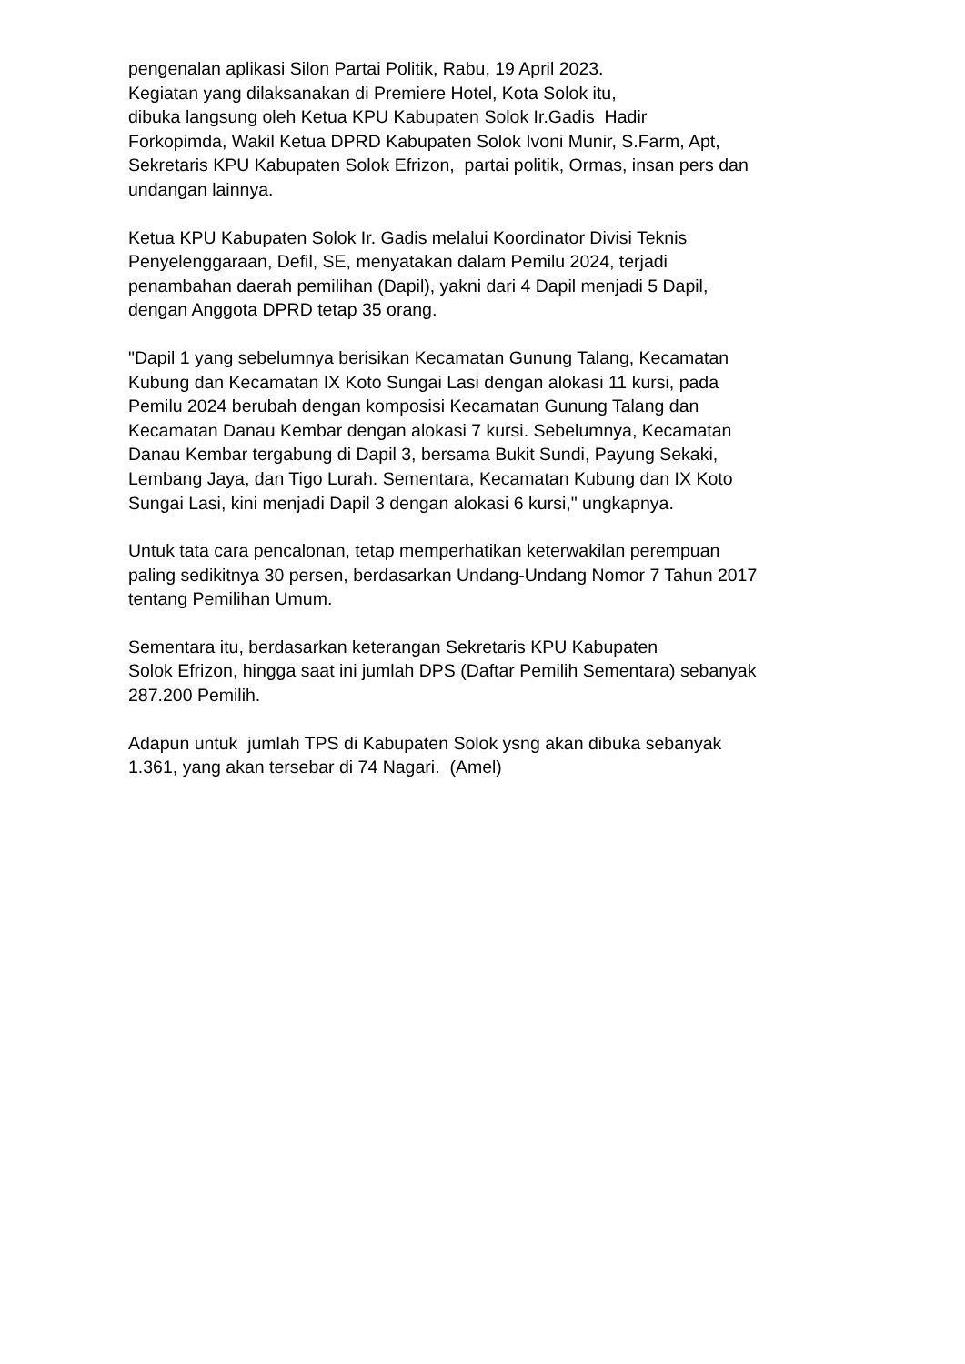pengenalan aplikasi Silon Partai Politik, Rabu, 19 April 2023.
Kegiatan yang dilaksanakan di Premiere Hotel, Kota Solok itu,
dibuka langsung oleh Ketua KPU Kabupaten Solok Ir.Gadis Hadir
Forkopimda, Wakil Ketua DPRD Kabupaten Solok Ivoni Munir, S.Farm, Apt,
Sekretaris KPU Kabupaten Solok Efrizon, partai politik, Ormas, insan pers dan
undangan lainnya.
Ketua KPU Kabupaten Solok Ir. Gadis melalui Koordinator Divisi Teknis
Penyelenggaraan, Defil, SE, menyatakan dalam Pemilu 2024, terjadi
penambahan daerah pemilihan (Dapil), yakni dari 4 Dapil menjadi 5 Dapil,
dengan Anggota DPRD tetap 35 orang.
"Dapil 1 yang sebelumnya berisikan Kecamatan Gunung Talang, Kecamatan
Kubung dan Kecamatan IX Koto Sungai Lasi dengan alokasi 11 kursi, pada
Pemilu 2024 berubah dengan komposisi Kecamatan Gunung Talang dan
Kecamatan Danau Kembar dengan alokasi 7 kursi. Sebelumnya, Kecamatan
Danau Kembar tergabung di Dapil 3, bersama Bukit Sundi, Payung Sekaki,
Lembang Jaya, dan Tigo Lurah. Sementara, Kecamatan Kubung dan IX Koto
Sungai Lasi, kini menjadi Dapil 3 dengan alokasi 6 kursi," ungkapnya.
Untuk tata cara pencalonan, tetap memperhatikan keterwakilan perempuan
paling sedikitnya 30 persen, berdasarkan Undang-Undang Nomor 7 Tahun 2017
tentang Pemilihan Umum.
Sementara itu, berdasarkan keterangan Sekretaris KPU Kabupaten
Solok Efrizon, hingga saat ini jumlah DPS (Daftar Pemilih Sementara) sebanyak
287.200 Pemilih.
Adapun untuk jumlah TPS di Kabupaten Solok ysng akan dibuka sebanyak
1.361, yang akan tersebar di 74 Nagari. (Amel)